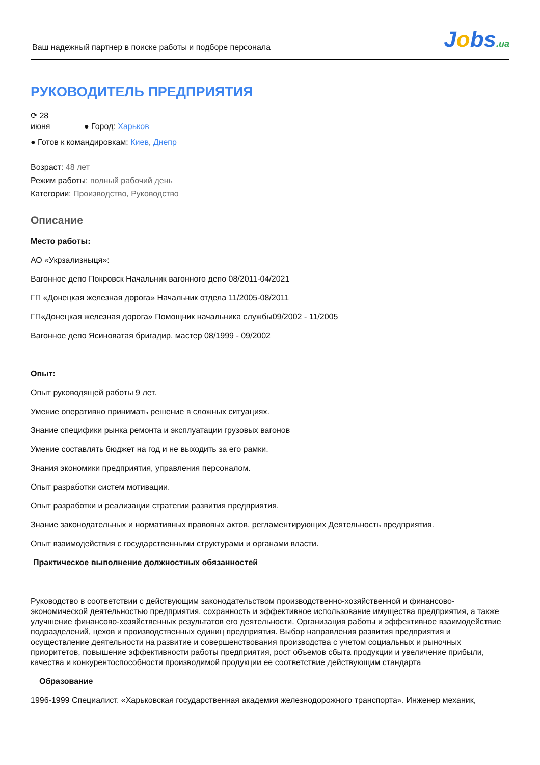Ваш надежный партнер в поиске работы и подборе персонала
Jobs.ua
РУКОВОДИТЕЛЬ ПРЕДПРИЯТИЯ
⟳ 28
июня
● Город: Харьков
● Готов к командировкам: Киев, Днепр
Возраст: 48 лет
Режим работы: полный рабочий день
Категории: Производство, Руководство
Описание
Место работы:
АО «Укрзализныця»:
Вагонное депо Покровск Начальник вагонного депо 08/2011-04/2021
ГП «Донецкая железная дорога» Начальник отдела 11/2005-08/2011
ГП«Донецкая железная дорога» Помощник начальника службы09/2002 - 11/2005
Вагонное депо Ясиноватая бригадир, мастер 08/1999 - 09/2002
Опыт:
Опыт руководящей работы 9 лет.
Умение оперативно принимать решение в сложных ситуациях.
Знание специфики рынка ремонта и эксплуатации грузовых вагонов
Умение составлять бюджет на год и не выходить за его рамки.
Знания экономики предприятия, управления персоналом.
Опыт разработки систем мотивации.
Опыт разработки и реализации стратегии развития предприятия.
Знание законодательных и нормативных правовых актов, регламентирующих Деятельность предприятия.
Опыт взаимодействия с государственными структурами и органами власти.
Практическое выполнение должностных обязанностей
Руководство в соответствии с действующим законодательством производственно-хозяйственной и финансово-экономической деятельностью предприятия, сохранность и эффективное использование имущества предприятия, а также улучшение финансово-хозяйственных результатов его деятельности. Организация работы и эффективное взаимодействие подразделений, цехов и производственных единиц предприятия. Выбор направления развития предприятия и осуществление деятельности на развитие и совершенствования производства с учетом социальных и рыночных приоритетов, повышение эффективности работы предприятия, рост объемов сбыта продукции и увеличение прибыли, качества и конкурентоспособности производимой продукции ее соответствие действующим стандарта
Образование
1996-1999 Специалист. «Харьковская государственная академия железнодорожного транспорта». Инженер механик,